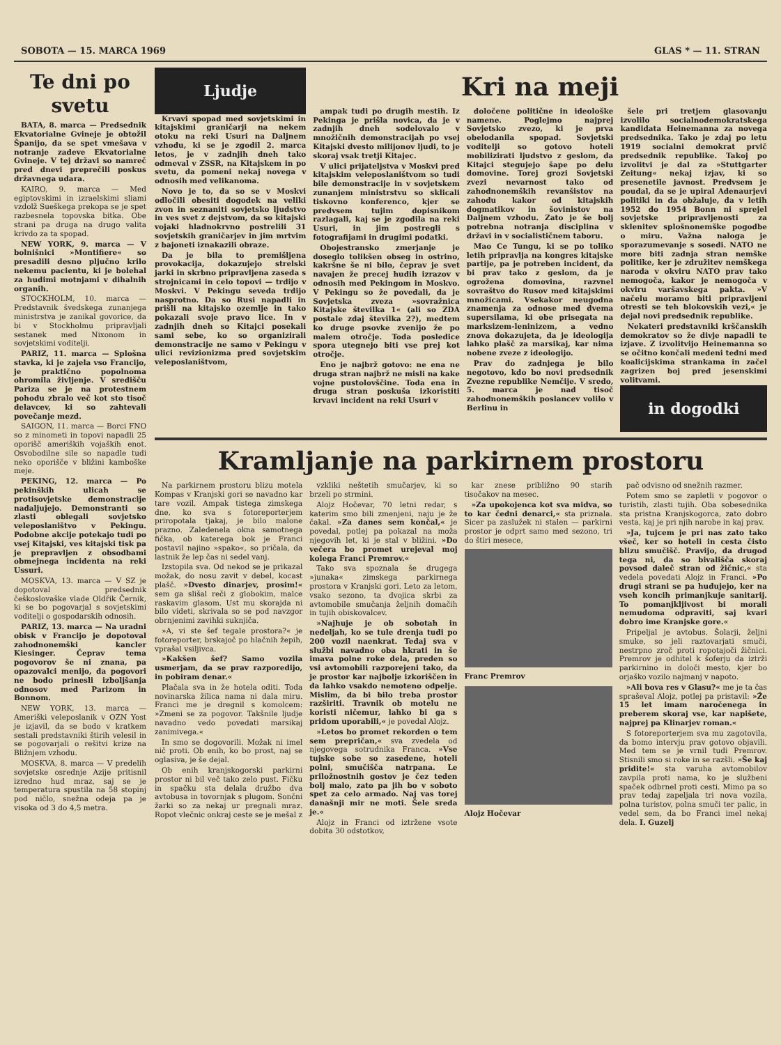SOBOTA — 15. MARCA 1969 GLAS * — 11. STRAN
Te dni po svetu
BATA, 8. marca — Predsednik Ekvatorialne Gvineje je obtožil Španijo, da se spet vmešava v notranje zadeve Ekvatorialne Gvineje. V tej državi so namreč pred dnevi preprečili poskus državnega udara.
KAIRO, 9. marca — Med egiptovskimi in izraelskimi sliami vzdolž Sueškega prekopa se je spet razbesnela topovska bitka. Obe strani pa druga na drugo valita krivdo za ta spopad.
NEW YORK, 9. marca — V bolnišnici »Montifiere« so presadili desno pljučno krilo nekemu pacientu, ki je bolehal za hudimi motnjami v dihalnih organih.
STOCKHOLM, 10. marca — Predstavnik švedskega zunanjega ministrstva je zanikal govorice, da bi v Stockholmu pripravljali sestanek med Nixonom in sovjetskimi voditelji.
PARIZ, 11. marca — Splošna stavka, ki je zajela vso Francijo, je praktično popolnoma ohromila življenje. V središču Pariza se je na protestnem pohodu zbralo več kot sto tisoč delavcev, ki so zahtevali povečanje mezd.
SAIGON, 11. marca — Borci FNO so z minometi in topovi napadli 25 oporišč ameriških vojaških enot. Osvobodilne sile so napadle tudi neko oporišče v bližini kamboške meje.
PEKING, 12. marca — Po pekinških ulicah se protisovjetske demonstracije nadaljujejo. Demonstranti so zlasti oblegali sovjetsko veleposlaništvo v Pekingu. Podobne akcije potekajo tudi po vsej Kitajski, ves kitajski tisk pa je prepravljen z obsodbami obmejnega incidenta na reki Ussuri.
MOSKVA, 13. marca — V SZ je dopotoval predsednik češkoslovaške vlade Oldřik Černik, ki se bo pogovarjal s sovjetskimi voditelji o gospodarskih odnosih.
PARIZ, 13. marca — Na uradni obisk v Francijo je dopotoval zahodnonemški kancler Kiesinger. Čeprav tema pogovorov še ni znana, pa opazovalci menijo, da pogovori ne bodo prinesli izboljšanja odnosov med Parizom in Bonnom.
NEW YORK, 13. marca — Ameriški veleposlanik v OZN Yost je izjavil, da se bodo v kratkem sestali predstavniki štirih velesil in se pogovarjali o rešitvi krize na Bližnjem vzhodu.
MOSKVA, 8. marca — V predelih sovjetske osrednje Azije pritisnil izredno hud mraz, saj se je temperatura spustila na 58 stopinj pod ničlo, snežna odeja pa je visoka od 3 do 4,5 metra.
Ljudje
Krvavi spopad med sovjetskimi in kitajskimi graničarji na nekem otoku na reki Usuri na Daljnem vzhodu, ki se je zgodil 2. marca letos, je v zadnjih dneh tako odmeval v ZSSR, na Kitajskem in po svetu, da pomeni nekaj novega v odnosih med velikanoma.
Novo je to, da so se v Moskvi odločili obesiti dogodek na veliki zvon in seznaniti sovjetsko ljudstvo in ves svet z dejstvom, da so kitajski vojaki hladnokrvno postrelili 31 sovjetskih graničarjev in jim mrtvim z bajoneti iznakazili obraze.
Da je bila to premišljena provokacija, dokazujejo strelski jarki in skrbno pripravljena zaseda s strojnicami in celo topovi — trdijo v Moskvi. V Pekingu seveda trdijo nasprotno. Da so Rusi napadli in prišli na kitajsko ozemlje in tako pokazali svoje pravo lice. In v zadnjih dneh so Kitajci posekali sami sebe, ko so organizirali demonstracije ne samo v Pekingu v ulici revizionizma pred sovjetskim veleposlaništvom,
Kri na meji
ampak tudi po drugih mestih. Iz Pekinga je prišla novica, da je v zadnjih dneh sodelovalo v množičnih demonstracijah po vsej Kitajski dvesto milijonov ljudi, to je skoraj vsak tretji Kitajec.
V ulici prijateljstva v Moskvi pred kitajskim veleposlaništvom so tudi bile demonstracije in v sovjetskem zunanjem ministrstvu so sklicali tiskovno konferenco, kjer se predvsem tujim dopisnikom razlagali, kaj se je zgodila na reki Usuri, in jim postregli s fotografijami in drugimi podatki.
Obojestransko zmerjanje je doseglo tolikšen obseg in ostrino, kakršne še ni bilo, čeprav je svet navajen že precej hudih izrazov v odnosih med Pekingom in Moskvo. V Pekingu so že povedali, da je Sovjetska zveza »sovražnica Kitajske številka 1« (ali so ZDA postale zdaj številka 2?), medtem ko druge psovke zvenijo že po malem otročje. Toda posledice spora utegnejo biti vse prej kot otročje.
Eno je najbrž gotovo: ne ena ne druga stran najbrž ne misli na kake vojne pustolovščine. Toda ena in druga stran poskuša izkoristiti krvavi incident na reki Usuri v
določene politične in ideološke namene. Poglejmo najprej Sovjetsko zvezo, ki je prva obelodanila spopad. Sovjetski voditelji so gotovo hoteli mobilizirati ljudstvo z geslom, da Kitajci stegujejo šape po delu domovine. Torej grozi Sovjetski zvezi nevarnost tako od zahodnonemških revanšistov na zahodu kakor od kitajskih dogmatikov in šovinistov na Daljnem vzhodu. Zato je še bolj potrebna notranja disciplina v državi in v socialističnem taboru.
Mao Ce Tungu, ki se po toliko letih pripravlja na kongres kitajske partije, pa je potreben incident, da bi prav tako z geslom, da je ogrožena domovina, razvnel sovraštvo do Rusov med kitajskimi množicami. Vsekakor neugodna znamenja za odnose med dvema supersilama, ki obe prisegata na marksizem-leninizem, a vedno znova dokazujeta, da je ideologija lahko plašč za marsikaj, kar nima nobene zveze z ideologijo.
Prav do zadnjega je bilo negotovo, kdo bo novi predsednik Zvezne republike Nemčije. V sredo, 5. marca je nad tisoč zahodnonemških poslancev volilo v Berlinu in
šele pri tretjem glasovanju izvolilo socialnodemokratskega kandidata Heinemanna za novega predsednika. Tako je zdaj po letu 1919 socialni demokrat prvič predsednik republike. Takoj po izvolitvi je dal za »Stuttgarter Zeitung« nekaj izjav, ki so presenetile javnost. Predvsem je poudal, da se je upiral Adenaurjevi politiki in da obžaluje, da v letih 1952 do 1954 Bonn ni sprejel sovjetske pripravljenosti za sklenitev splošnonemške pogodbe o miru. Važna naloga je sporazumevanje s sosedi. NATO ne more biti zadnja stran nemške politike, ker je združitev nemškega naroda v okviru NATO prav tako nemogoča, kakor je nemogoča v okviru varšavskega pakta. »V načelu moramo biti pripravljeni otresti se teh blokovskih vezi,« je dejal novi predsednik republike.
Nekateri predstavniki krščanskih demokratov so že divje napadli te izjave. Z izvolitvijo Heinemanna so se očitno končali medeni tedni med koalicijskima strankama in začel zagrizen boj pred jesenskimi volitvami.
in dogodki
Kramljanje na parkirnem prostoru
Na parkirnem prostoru blizu motela Kompas v Kranjski gori se navadno kar tare vozil. Ampak tistega zimskega dne, ko sva s fotoreporterjem priropotala tjakaj, je bilo malone prazno. Zaledenela okna samotnega fička, ob katerega bok je Franci postavil najino »spako«, so pričala, da lastnik že lep čas ni sedel vanj.
Izstopila sva. Od nekod se je prikazal možak, do nosu zavit v debel, kocast plašč. »Dvesto dinarjev, prosim!« sem ga slišal reči z globokim, malce raskavim glasom. Ust mu skorajda ni bilo videti, skrivala so se pod navzgor obrnjenimi zavihki suknjiča.
»A, vi ste šef tegale prostora?« je fotoreporter, brskajoč po hlačnih žepih, vprašal vsiljivca.
»Kakšen šef? Samo vozila usmerjam, da se prav razporedijo, in pobiram denar.«
Plačala sva in že hotela oditi. Toda novinarska žilica nama ni dala miru. Franci me je dregnil s komolcem: »Zmeni se za pogovor. Takšnile ljudje navadno vedo povedati marsikaj zanimivega.«
In smo se dogovorili. Možak ni imel nič proti. Ob enih, ko bo prost, naj se oglasiva, je še dejal.
Ob enih kranjskogorski parkirni prostor ni bil več tako zelo pust. Fičku in spačku sta delala družbo dva avtobusa in tovornjak s plugom. Sončni žarki so za nekaj ur pregnali mraz. Ropot vlečnic onkraj ceste se je mešal z
vzkliki neštetih smučarjev, ki so brzeli po strmini.
Alojz Hočevar, 70 letni redar, s katerim smo bili zmenjeni, naju je že čakal. »Za danes sem končal,« je povedal, potlej pa pokazal na moža njegovih let, ki je stal v bližini. »Do večera bo promet urejeval moj kolega Franci Premrov.«
Tako sva spoznala še drugega »junaka« zimskega parkirnega prostora v Kranjski gori. Leto za letom, vsako sezono, ta dvojica skrbi za avtomobile smučanja željnih domačih in tujih obiskovalcev.
»Najhuje je ob sobotah in nedeljah, ko se tule drenja tudi po 200 vozil naenkrat. Tedaj sva v službi navadno oba hkrati in še imava polne roke dela, preden so vsi avtomobili razporejeni tako, da je prostor kar najbolje izkoriščen in da lahko vsakdo nemoteno odpelje. Mislim, da bi bilo treba prostor razširiti. Travnik ob motelu ne koristi ničemur, lahko bi ga s pridom uporabili,« je povedal Alojz.
»Letos bo promet rekorden o tem sem prepričan,« sva zvedela od njegovega sotrudnika Franca. »Vse tujske sobe so zasedene, hoteli polni, smučišča natrpana. Le priložnostnih gostov je čez teden bolj malo, zato pa jih bo v soboto spet za celo armado. Naj vas torej današnji mir ne moti. Šele sreda je.«
Alojz in Franci od iztržene vsote dobita 30 odstotkov,
kar znese približno 90 starih tisočakov na mesec.
»Za upokojenca kot sva midva, so to kar čedni denarci,« sta priznala. Sicer pa zaslužek ni stalen — parkirni prostor je odprt samo med sezono, tri do štiri mesece,
Franc Premrov
Alojz Hočevar
pač odvisno od snežnih razmer.
Potem smo se zapletli v pogovor o turistih, zlasti tujih. Oba sobesednika sta pristna Kranjskogorca, zato dobro vesta, kaj je pri njih narobe in kaj prav.
»Ja, tujcem je pri nas zato tako všeč, ker so hoteli in cesta čisto blizu smučišč. Pravijo, da drugod tega ni, da so bivališča skoraj povsod daleč stran od žičnic,« sta vedela povedati Alojz in Franci. »Po drugi strani se pa hudujejo, ker na vseh koncih primanjkuje sanitarij. To pomanjkljivost bi morali nemudoma odpraviti, saj kvari dobro ime Kranjske gore.«
Pripeljal je avtobus. Šolarji, željni smuke, so jeli raztovarjati smuči, nestrpno zroč proti ropotajoči žičnici. Premrov je odhitel k šoferju da iztrži parkirnino in določi mesto, kjer bo orjaško vozilo najmanj v napoto.
»Ali bova res v Glasu?« me je ta čas spraševal Alojz, potlej pa pristavil: »Že 15 let imam naročenega in preberem skoraj vse, kar napišete, najprej pa Klinarjev roman.«
S fotoreporterjem sva mu zagotovila, da bomo intervju prav gotovo objavili. Med tem se je vrnil tudi Premrov. Stisnili smo si roke in se razšli. »Še kaj pridite!« sta varuha avtomobilov zavpila proti nama, ko je službeni spaček odbrnel proti cesti. Mimo pa so prav tedaj zapeljala tri nova vozila, polna turistov, polna smuči ter palic, in vedel sem, da bo Franci imel nekaj dela. I. Guzelj